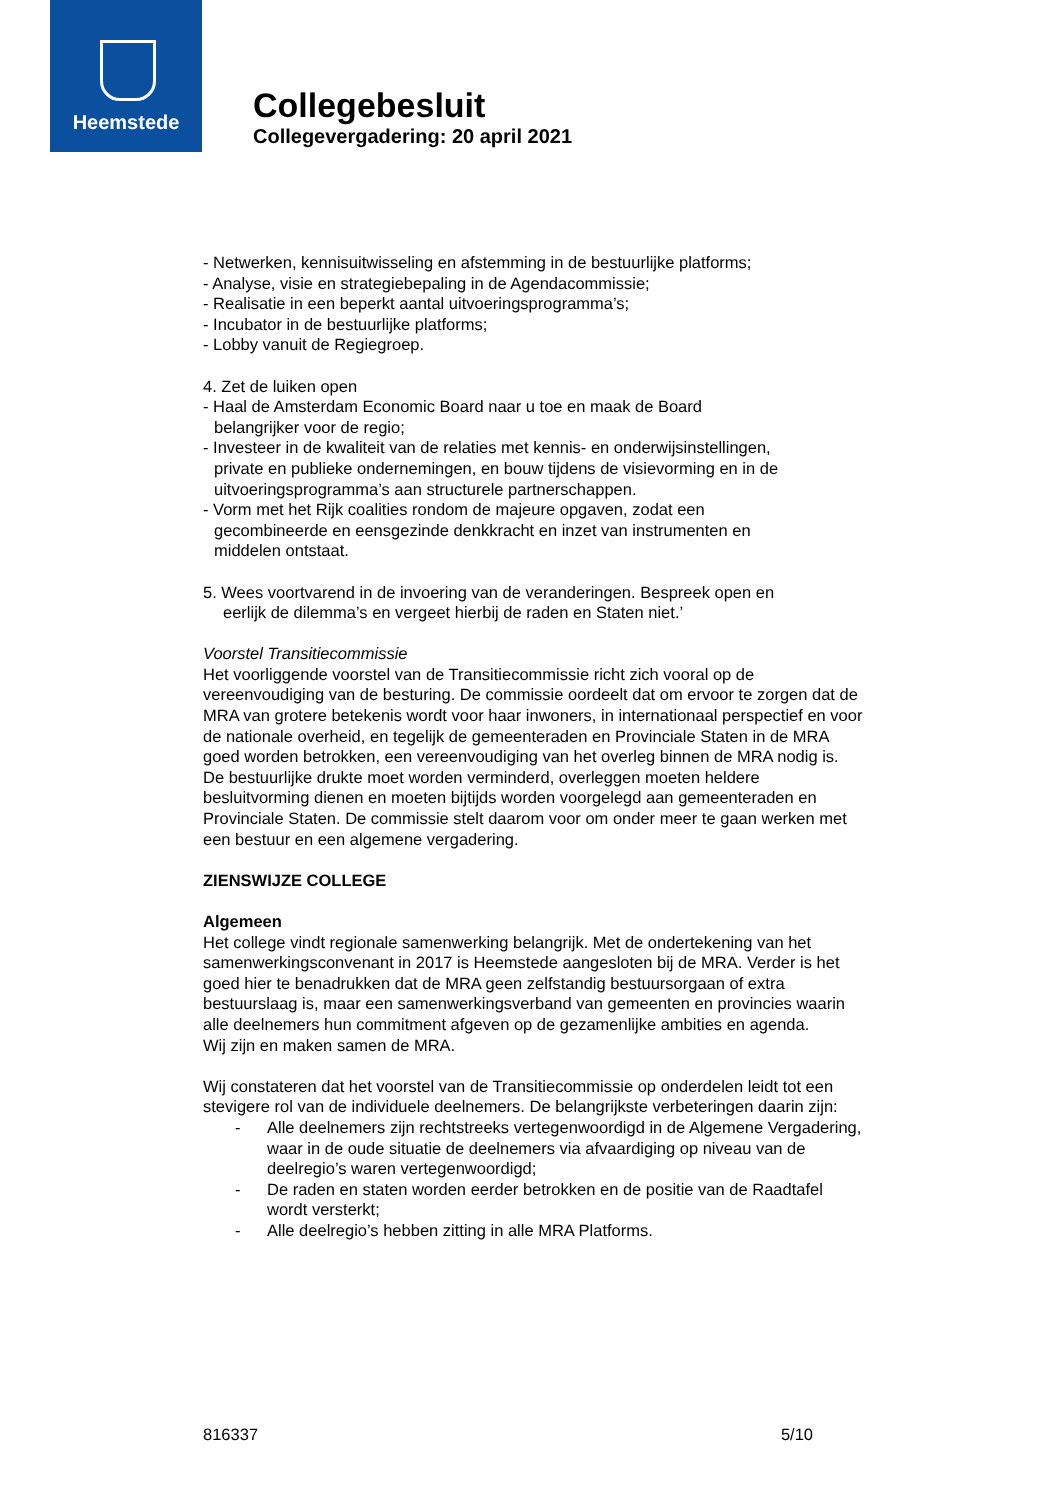Heemstede
Collegebesluit
Collegevergadering: 20 april 2021
- Netwerken, kennisuitwisseling en afstemming in de bestuurlijke platforms;
- Analyse, visie en strategiebepaling in de Agendacommissie;
- Realisatie in een beperkt aantal uitvoeringsprogramma’s;
- Incubator in de bestuurlijke platforms;
- Lobby vanuit de Regiegroep.
4. Zet de luiken open
- Haal de Amsterdam Economic Board naar u toe en maak de Board
belangrijker voor de regio;
- Investeer in de kwaliteit van de relaties met kennis- en onderwijsinstellingen,
private en publieke ondernemingen, en bouw tijdens de visievorming en in de
uitvoeringsprogramma’s aan structurele partnerschappen.
- Vorm met het Rijk coalities rondom de majeure opgaven, zodat een
gecombineerde en eensgezinde denkkracht en inzet van instrumenten en
middelen ontstaat.
5. Wees voortvarend in de invoering van de veranderingen. Bespreek open en
eerlijk de dilemma’s en vergeet hierbij de raden en Staten niet.’
Voorstel Transitiecommissie
Het voorliggende voorstel van de Transitiecommissie richt zich vooral op de vereenvoudiging van de besturing. De commissie oordeelt dat om ervoor te zorgen dat de MRA van grotere betekenis wordt voor haar inwoners, in internationaal perspectief en voor de nationale overheid, en tegelijk de gemeenteraden en Provinciale Staten in de MRA goed worden betrokken, een vereenvoudiging van het overleg binnen de MRA nodig is. De bestuurlijke drukte moet worden verminderd, overleggen moeten heldere besluitvorming dienen en moeten bijtijds worden voorgelegd aan gemeenteraden en Provinciale Staten. De commissie stelt daarom voor om onder meer te gaan werken met een bestuur en een algemene vergadering.
ZIENSWIJZE COLLEGE
Algemeen
Het college vindt regionale samenwerking belangrijk. Met de ondertekening van het samenwerkingsconvenant in 2017 is Heemstede aangesloten bij de MRA. Verder is het goed hier te benadrukken dat de MRA geen zelfstandig bestuursorgaan of extra bestuurslaag is, maar een samenwerkingsverband van gemeenten en provincies waarin alle deelnemers hun commitment afgeven op de gezamenlijke ambities en agenda.
Wij zijn en maken samen de MRA.
Wij constateren dat het voorstel van de Transitiecommissie op onderdelen leidt tot een stevigere rol van de individuele deelnemers. De belangrijkste verbeteringen daarin zijn:
- Alle deelnemers zijn rechtstreeks vertegenwoordigd in de Algemene Vergadering, waar in de oude situatie de deelnemers via afvaardiging op niveau van de deelregio’s waren vertegenwoordigd;
- De raden en staten worden eerder betrokken en de positie van de Raadtafel wordt versterkt;
- Alle deelregio’s hebben zitting in alle MRA Platforms.
816337 5/10